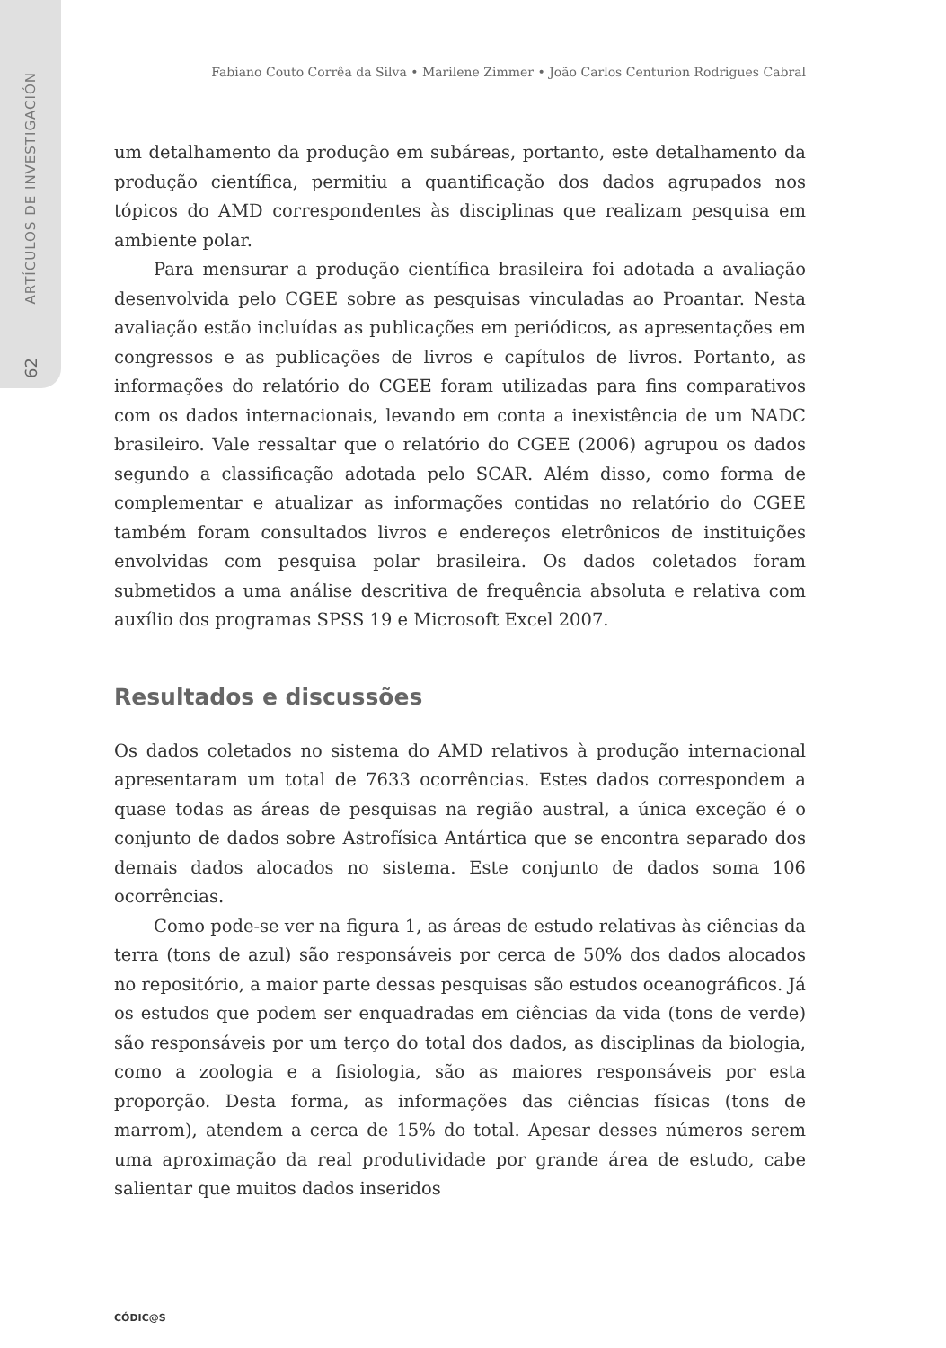ARTÍCULOS DE INVESTIGACIÓN
62
Fabiano Couto Corrêa da Silva • Marilene Zimmer • João Carlos Centurion Rodrigues Cabral
um detalhamento da produção em subáreas, portanto, este detalhamento da produção científica, permitiu a quantificação dos dados agrupados nos tópicos do AMD correspondentes às disciplinas que realizam pesquisa em ambiente polar.
Para mensurar a produção científica brasileira foi adotada a avaliação desenvolvida pelo CGEE sobre as pesquisas vinculadas ao Proantar. Nesta avaliação estão incluídas as publicações em periódicos, as apresentações em congressos e as publicações de livros e capítulos de livros. Portanto, as informações do relatório do CGEE foram utilizadas para fins comparativos com os dados internacionais, levando em conta a inexistência de um NADC brasileiro. Vale ressaltar que o relatório do CGEE (2006) agrupou os dados segundo a classificação adotada pelo SCAR. Além disso, como forma de complementar e atualizar as informações contidas no relatório do CGEE também foram consultados livros e endereços eletrônicos de instituições envolvidas com pesquisa polar brasileira. Os dados coletados foram submetidos a uma análise descritiva de frequência absoluta e relativa com auxílio dos programas SPSS 19 e Microsoft Excel 2007.
Resultados e discussões
Os dados coletados no sistema do AMD relativos à produção internacional apresentaram um total de 7633 ocorrências. Estes dados correspondem a quase todas as áreas de pesquisas na região austral, a única exceção é o conjunto de dados sobre Astrofísica Antártica que se encontra separado dos demais dados alocados no sistema. Este conjunto de dados soma 106 ocorrências.
Como pode-se ver na figura 1, as áreas de estudo relativas às ciências da terra (tons de azul) são responsáveis por cerca de 50% dos dados alocados no repositório, a maior parte dessas pesquisas são estudos oceanográficos. Já os estudos que podem ser enquadradas em ciências da vida (tons de verde) são responsáveis por um terço do total dos dados, as disciplinas da biologia, como a zoologia e a fisiologia, são as maiores responsáveis por esta proporção. Desta forma, as informações das ciências físicas (tons de marrom), atendem a cerca de 15% do total. Apesar desses números serem uma aproximação da real produtividade por grande área de estudo, cabe salientar que muitos dados inseridos
CÓDIC@S